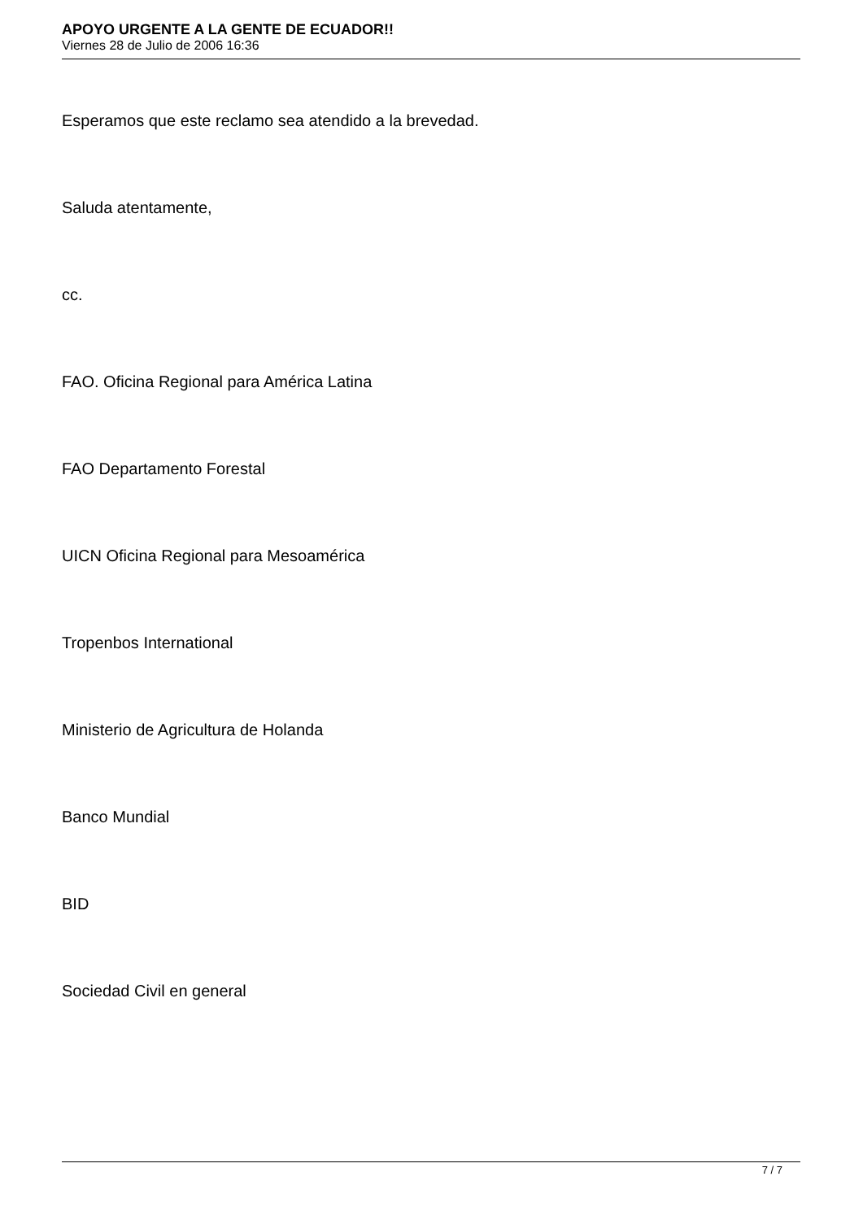APOYO URGENTE A LA GENTE DE ECUADOR!!
Viernes 28 de Julio de 2006 16:36
Esperamos que este reclamo sea atendido a la brevedad.
Saluda atentamente,
cc.
FAO. Oficina Regional para América Latina
FAO Departamento Forestal
UICN Oficina Regional para Mesoamérica
Tropenbos International
Ministerio de Agricultura de Holanda
Banco Mundial
BID
Sociedad Civil en general
7 / 7